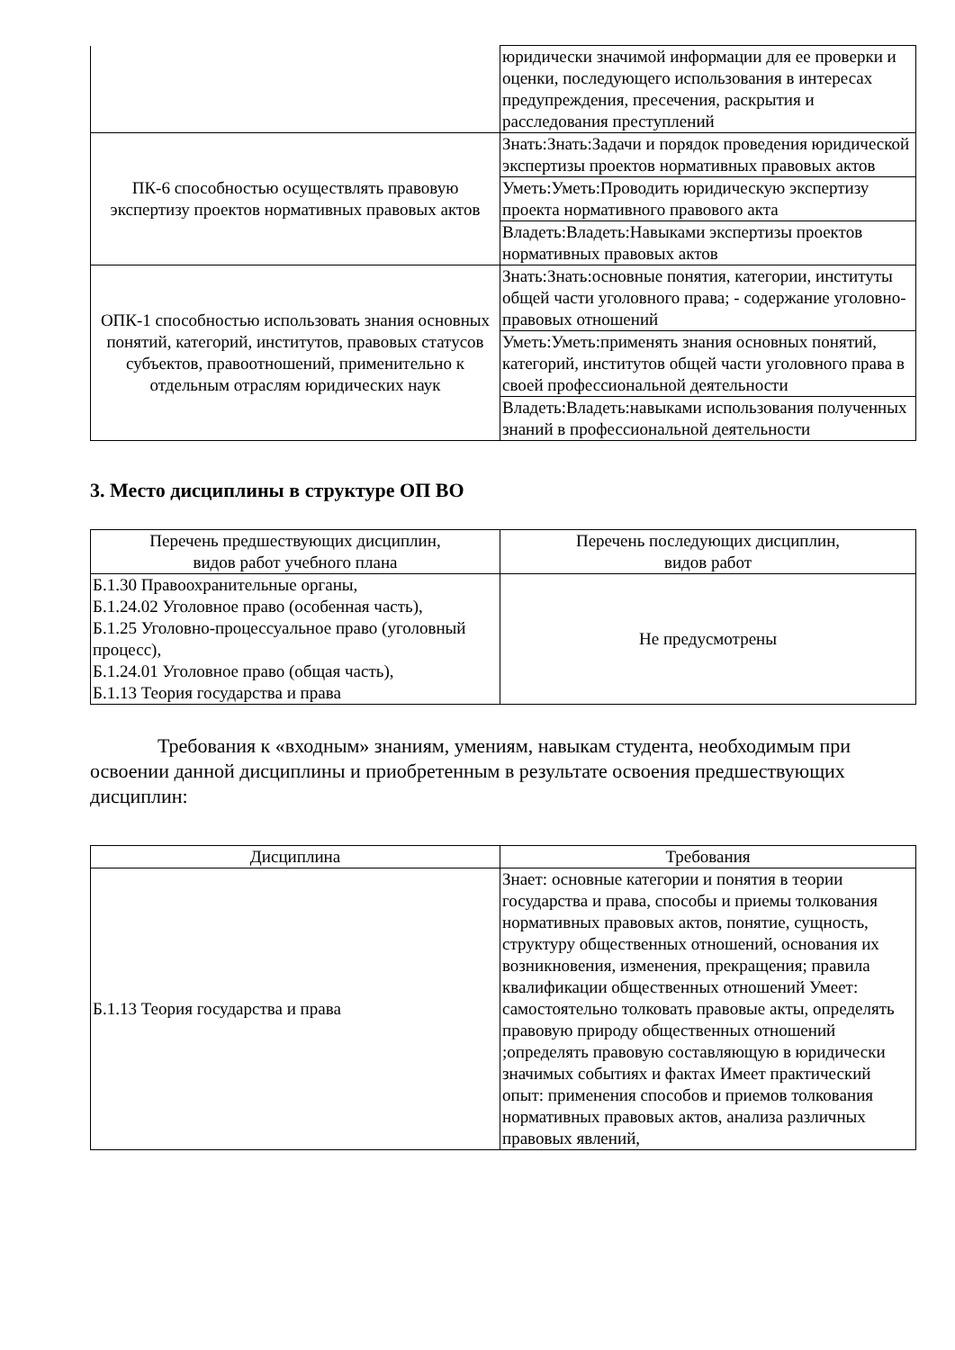| | юридически значимой информации для ее проверки и оценки, последующего использования в интересах предупреждения, пресечения, раскрытия и расследования преступлений |
| ПК-6 способностью осуществлять правовую экспертизу проектов нормативных правовых актов | Знать:Знать:Задачи и порядок проведения юридической экспертизы проектов нормативных правовых актов |
| | Уметь:Уметь:Проводить юридическую экспертизу проекта нормативного правового акта |
| | Владеть:Владеть:Навыками экспертизы проектов нормативных правовых актов |
| ОПК-1 способностью использовать знания основных понятий, категорий, институтов, правовых статусов субъектов, правоотношений, применительно к отдельным отраслям юридических наук | Знать:Знать:основные понятия, категории, институты общей части уголовного права; - содержание уголовно-правовых отношений |
| | Уметь:Уметь:применять знания основных понятий, категорий, институтов общей части уголовного права в своей профессиональной деятельности |
| | Владеть:Владеть:навыками использования полученных знаний в профессиональной деятельности |
3. Место дисциплины в структуре ОП ВО
| Перечень предшествующих дисциплин, видов работ учебного плана | Перечень последующих дисциплин, видов работ |
| --- | --- |
| Б.1.30 Правоохранительные органы, Б.1.24.02 Уголовное право (особенная часть), Б.1.25 Уголовно-процессуальное право (уголовный процесс), Б.1.24.01 Уголовное право (общая часть), Б.1.13 Теория государства и права | Не предусмотрены |
Требования к «входным» знаниям, умениям, навыкам студента, необходимым при освоении данной дисциплины и приобретенным в результате освоения предшествующих дисциплин:
| Дисциплина | Требования |
| --- | --- |
| Б.1.13 Теория государства и права | Знает: основные категории и понятия в теории государства и права, способы и приемы толкования нормативных правовых актов, понятие, сущность, структуру общественных отношений, основания их возникновения, изменения, прекращения; правила квалификации общественных отношений Умеет: самостоятельно толковать правовые акты, определять правовую природу общественных отношений ;определять правовую составляющую в юридически значимых событиях и фактах Имеет практический опыт: применения способов и приемов толкования нормативных правовых актов, анализа различных правовых явлений, |